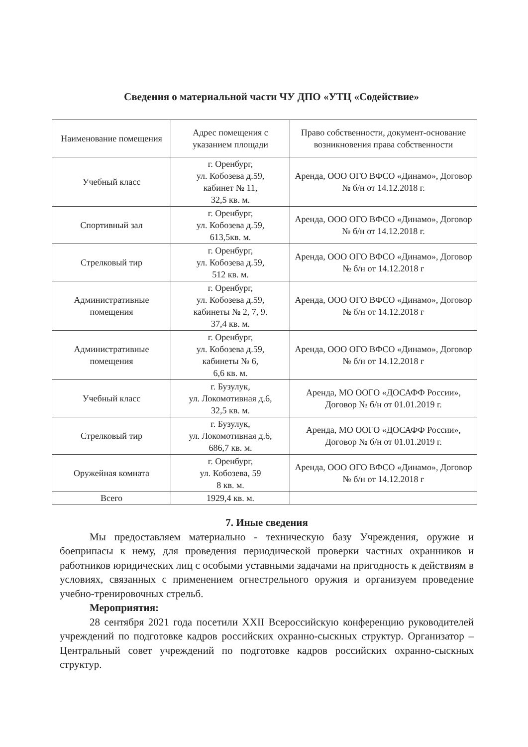Сведения о материальной части ЧУ ДПО «УТЦ «Содействие»
| Наименование помещения | Адрес помещения с указанием площади | Право собственности, документ-основание возникновения права собственности |
| --- | --- | --- |
| Учебный класс | г. Оренбург, ул. Кобозева д.59, кабинет № 11, 32,5 кв. м. | Аренда, ООО ОГО ВФСО «Динамо», Договор № б/н от 14.12.2018 г. |
| Спортивный зал | г. Оренбург, ул. Кобозева д.59, 613,5кв. м. | Аренда, ООО ОГО ВФСО «Динамо», Договор № б/н от 14.12.2018 г. |
| Стрелковый тир | г. Оренбург, ул. Кобозева д.59, 512 кв. м. | Аренда, ООО ОГО ВФСО «Динамо», Договор № б/н от 14.12.2018 г |
| Административные помещения | г. Оренбург, ул. Кобозева д.59, кабинеты № 2, 7, 9. 37,4 кв. м. | Аренда, ООО ОГО ВФСО «Динамо», Договор № б/н от 14.12.2018 г |
| Административные помещения | г. Оренбург, ул. Кобозева д.59, кабинеты № 6, 6,6 кв. м. | Аренда, ООО ОГО ВФСО «Динамо», Договор № б/н от 14.12.2018 г |
| Учебный класс | г. Бузулук, ул. Локомотивная д.6, 32,5 кв. м. | Аренда, МО ООГО «ДОСАФФ России», Договор № б/н от 01.01.2019 г. |
| Стрелковый тир | г. Бузулук, ул. Локомотивная д.6, 686,7 кв. м. | Аренда, МО ООГО «ДОСАФФ России», Договор № б/н от 01.01.2019 г. |
| Оружейная комната | г. Оренбург, ул. Кобозева, 59 8 кв. м. | Аренда, ООО ОГО ВФСО «Динамо», Договор № б/н от 14.12.2018 г |
| Всего | 1929,4 кв. м. | |
7. Иные сведения
Мы предоставляем материально - техническую базу Учреждения, оружие и боеприпасы к нему, для проведения периодической проверки частных охранников и работников юридических лиц с особыми уставными задачами на пригодность к действиям в условиях, связанных с применением огнестрельного оружия и организуем проведение учебно-тренировочных стрельб.
Мероприятия:
28 сентября 2021 года посетили XXII Всероссийскую конференцию руководителей учреждений по подготовке кадров российских охранно-сыскных структур. Организатор – Центральный совет учреждений по подготовке кадров российских охранно-сыскных структур.